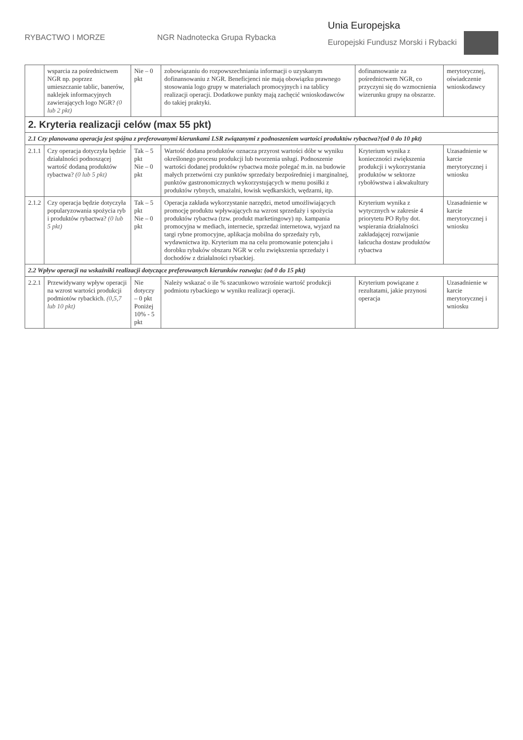RYBACTWO I MORZE NGR Nadnotecka Grupa Rybacka
Unia Europejska
Europejski Fundusz Morski i Rybacki
| | wsparcia za pośrednictwem NGR np. poprzez umieszczanie tablic, banerów, naklejek informacyjnych zawierających logo NGR? (0 lub 2 pkt) | Nie – 0 pkt | zobowiązaniu do rozpowszechniania informacji o uzyskanym dofinansowaniu z NGR. Beneficjenci nie mają obowiązku prawnego stosowania logo grupy w materiałach promocyjnych i na tablicy realizacji operacji. Dodatkowe punkty mają zachęcić wnioskodawców do takiej praktyki. | dofinansowanie za pośrednictwem NGR, co przyczyni się do wzmocnienia wizerunku grupy na obszarze. | merytorycznej, oświadczenie wnioskodawcy |
| 2. Kryteria realizacji celów (max 55 pkt) | | | | | |
| 2.1 Czy planowana operacja jest spójna z preferowanymi kierunkami LSR związanymi z podnoszeniem wartości produktów rybactwa?(od 0 do 10 pkt) | | | | | |
| 2.1.1 | Czy operacja dotyczyła będzie działalności podnoszącej wartość dodaną produktów rybactwa? (0 lub 5 pkt) | Tak – 5 pkt Nie – 0 pkt | Wartość dodana produktów oznacza przyrost wartości dóbr w wyniku określonego procesu produkcji lub tworzenia usługi. Podnoszenie wartości dodanej produktów rybactwa może polegać m.in. na budowie małych przetwórni czy punktów sprzedaży bezpośredniej i marginalnej, punktów gastronomicznych wykorzystujących w menu posiłki z produktów rybnych, smażalni, łowisk wędkarskich, wędzarni, itp. | Kryterium wynika z konieczności zwiększenia produkcji i wykorzystania produktów w sektorze rybołówstwa i akwakultury | Uzasadnienie w karcie merytorycznej i wniosku |
| 2.1.2 | Czy operacja będzie dotyczyła popularyzowania spożycia ryb i produktów rybactwa? (0 lub 5 pkt) | Tak – 5 pkt Nie – 0 pkt | Operacja zakłada wykorzystanie narzędzi, metod umożliwiających promocję produktu wpływających na wzrost sprzedaży i spożycia produktów rybactwa (tzw. produkt marketingowy) np. kampania promocyjna w mediach, internecie, sprzedaż internetowa, wyjazd na targi rybne promocyjne, aplikacja mobilna do sprzedaży ryb, wydawnictwa itp. Kryterium ma na celu promowanie potencjału i dorobku rybaków obszaru NGR w celu zwiększenia sprzedaży i dochodów z działalności rybackiej. | Kryterium wynika z wytycznych w zakresie 4 priorytetu PO Ryby dot. wspierania działalności zakładającej rozwijanie łańcucha dostaw produktów rybactwa | Uzasadnienie w karcie merytorycznej i wniosku |
| 2.2 Wpływ operacji na wskaźniki realizacji dotyczące preferowanych kierunków rozwoju: (od 0 do 15 pkt) | | | | | |
| 2.2.1 | Przewidywany wpływ operacji na wzrost wartości produkcji podmiotów rybackich. (0,5,7 lub 10 pkt) | Nie dotyczy – 0 pkt Poniżej 10% - 5 pkt | Należy wskazać o ile % szacunkowo wzrośnie wartość produkcji podmiotu rybackiego w wyniku realizacji operacji. | Kryterium powiązane z rezultatami, jakie przynosi operacja | Uzasadnienie w karcie merytorycznej i wniosku |